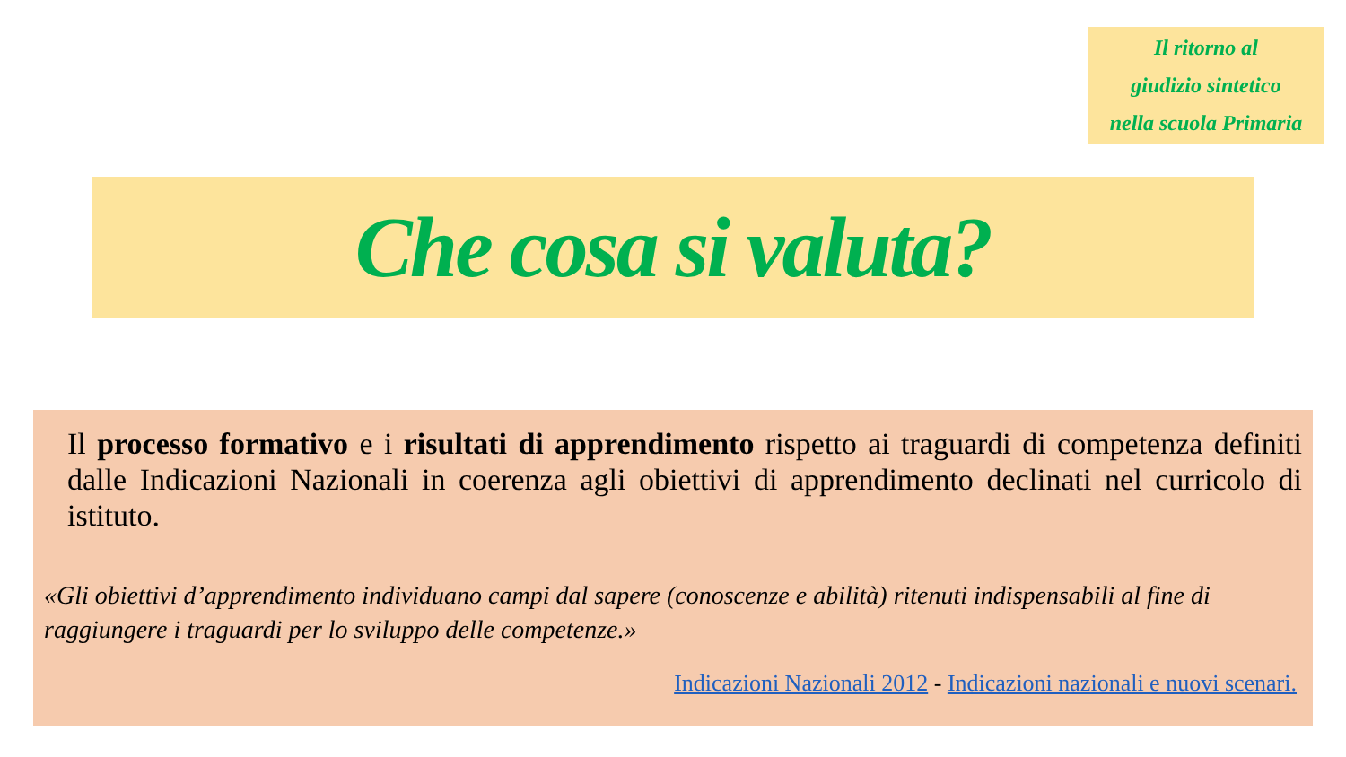Il ritorno al
giudizio sintetico
nella scuola Primaria
Che cosa si valuta?
Il processo formativo e i risultati di apprendimento rispetto ai traguardi di competenza definiti dalle Indicazioni Nazionali in coerenza agli obiettivi di apprendimento declinati nel curricolo di istituto.
«Gli obiettivi d’apprendimento individuano campi dal sapere (conoscenze e abilità) ritenuti indispensabili al fine di raggiungere i traguardi per lo sviluppo delle competenze.»
Indicazioni Nazionali 2012 - Indicazioni nazionali e nuovi scenari.